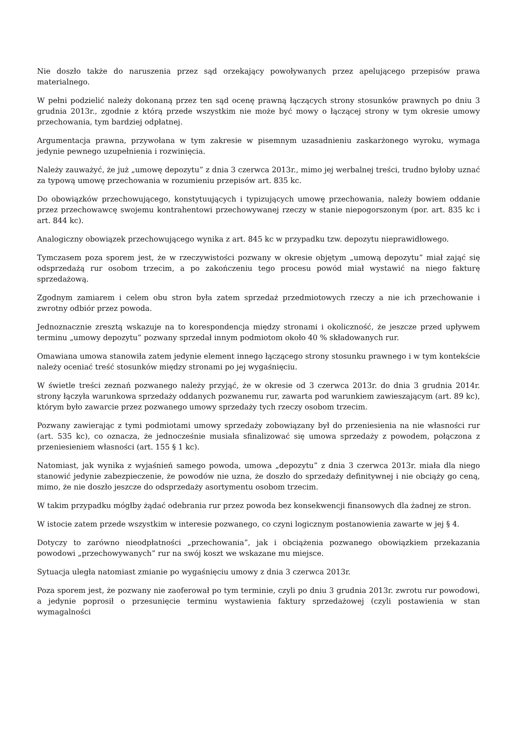Nie doszło także do naruszenia przez sąd orzekający powoływanych przez apelującego przepisów prawa materialnego.
W pełni podzielić należy dokonaną przez ten sąd ocenę prawną łączących strony stosunków prawnych po dniu 3 grudnia 2013r., zgodnie z którą przede wszystkim nie może być mowy o łączącej strony w tym okresie umowy przechowania, tym bardziej odpłatnej.
Argumentacja prawna, przywołana w tym zakresie w pisemnym uzasadnieniu zaskarżonego wyroku, wymaga jedynie pewnego uzupełnienia i rozwinięcia.
Należy zauważyć, że już „umowę depozytu” z dnia 3 czerwca 2013r., mimo jej werbalnej treści, trudno byłoby uznać za typową umowę przechowania w rozumieniu przepisów art. 835 kc.
Do obowiązków przechowującego, konstytuujących i typizujących umowę przechowania, należy bowiem oddanie przez przechowawcę swojemu kontrahentowi przechowywanej rzeczy w stanie niepogorszonym (por. art. 835 kc i art. 844 kc).
Analogiczny obowiązek przechowującego wynika z art. 845 kc w przypadku tzw. depozytu nieprawidłowego.
Tymczasem poza sporem jest, że w rzeczywistości pozwany w okresie objętym „umową depozytu” miał zająć się odsprzedażą rur osobom trzecim, a po zakończeniu tego procesu powód miał wystawić na niego fakturę sprzedażową.
Zgodnym zamiarem i celem obu stron była zatem sprzedaż przedmiotowych rzeczy a nie ich przechowanie i zwrotny odbiór przez powoda.
Jednoznacznie zresztą wskazuje na to korespondencja między stronami i okoliczność, że jeszcze przed upływem terminu „umowy depozytu” pozwany sprzedał innym podmiotom około 40 % składowanych rur.
Omawiana umowa stanowiła zatem jedynie element innego łączącego strony stosunku prawnego i w tym kontekście należy oceniać treść stosunków między stronami po jej wygaśnięciu.
W świetle treści zeznań pozwanego należy przyjąć, że w okresie od 3 czerwca 2013r. do dnia 3 grudnia 2014r. strony łączyła warunkowa sprzedaży oddanych pozwanemu rur, zawarta pod warunkiem zawieszającym (art. 89 kc), którym było zawarcie przez pozwanego umowy sprzedaży tych rzeczy osobom trzecim.
Pozwany zawierając z tymi podmiotami umowy sprzedaży zobowiązany był do przeniesienia na nie własności rur (art. 535 kc), co oznacza, że jednocześnie musiała sfinalizować się umowa sprzedaży z powodem, połączona z przeniesieniem własności (art. 155 § 1 kc).
Natomiast, jak wynika z wyjaśnień samego powoda, umowa „depozytu” z dnia 3 czerwca 2013r. miała dla niego stanowić jedynie zabezpieczenie, że powodów nie uzna, że doszło do sprzedaży definitywnej i nie obciąży go ceną, mimo, że nie doszło jeszcze do odsprzedaży asortymentu osobom trzecim.
W takim przypadku mógłby żądać odebrania rur przez powoda bez konsekwencji finansowych dla żadnej ze stron.
W istocie zatem przede wszystkim w interesie pozwanego, co czyni logicznym postanowienia zawarte w jej § 4.
Dotyczy to zarówno nieodpłatności „przechowania”, jak i obciążenia pozwanego obowiązkiem przekazania powodowi „przechowywanych” rur na swój koszt we wskazane mu miejsce.
Sytuacja uległa natomiast zmianie po wygaśnięciu umowy z dnia 3 czerwca 2013r.
Poza sporem jest, że pozwany nie zaoferował po tym terminie, czyli po dniu 3 grudnia 2013r. zwrotu rur powodowi, a jedynie poprosił o przesunięcie terminu wystawienia faktury sprzedażowej (czyli postawienia w stan wymagalności